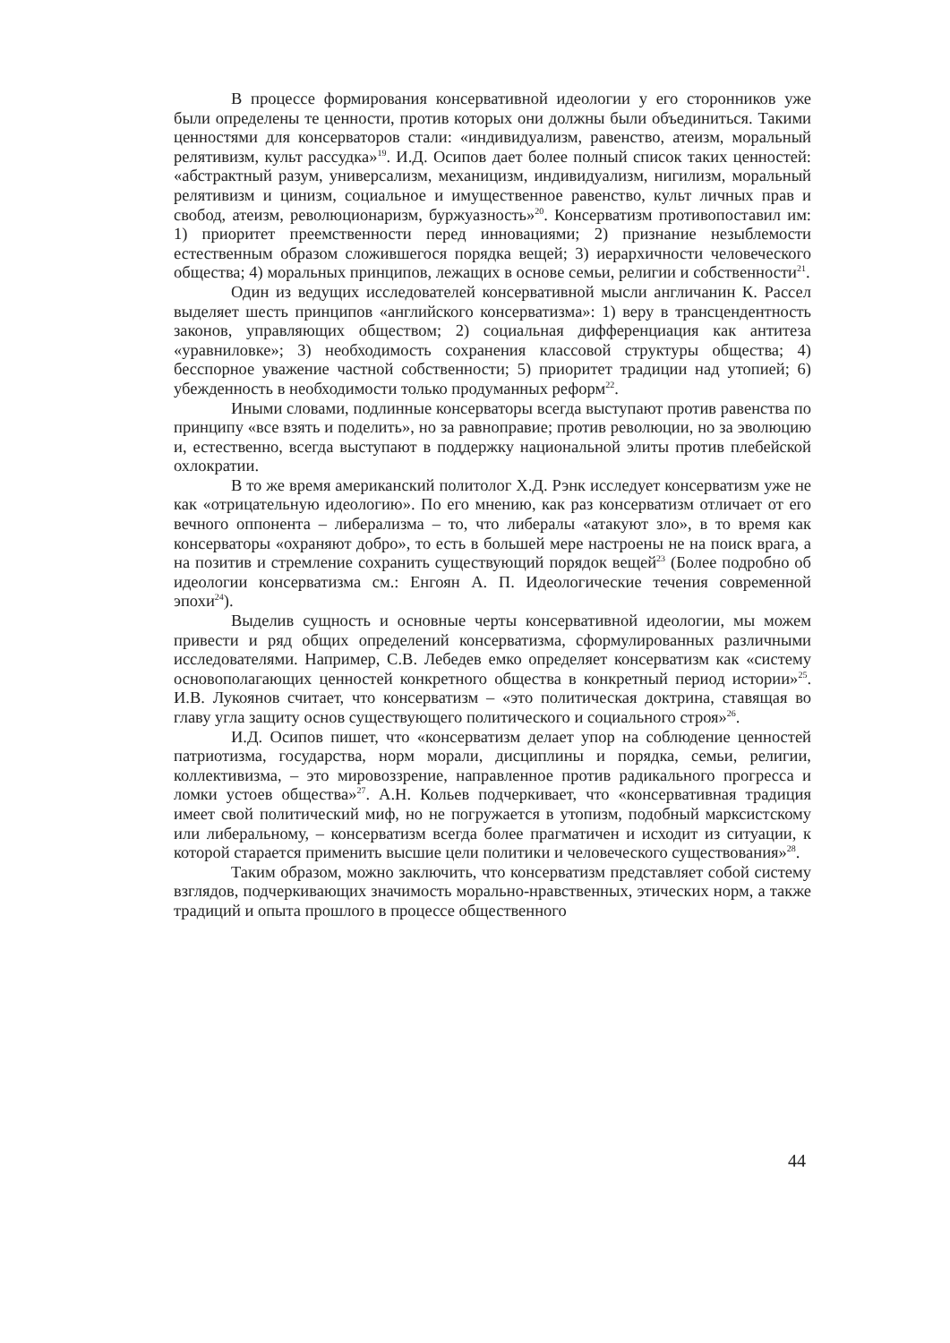В процессе формирования консервативной идеологии у его сторонников уже были определены те ценности, против которых они должны были объединиться. Такими ценностями для консерваторов стали: «индивидуализм, равенство, атеизм, моральный релятивизм, культ рассудка»<sup>19</sup>. И.Д. Осипов дает более полный список таких ценностей: «абстрактный разум, универсализм, механицизм, индивидуализм, нигилизм, моральный релятивизм и цинизм, социальное и имущественное равенство, культ личных прав и свобод, атеизм, революционаризм, буржуазность»<sup>20</sup>. Консерватизм противопоставил им: 1) приоритет преемственности перед инновациями; 2) признание незыблемости естественным образом сложившегося порядка вещей; 3) иерархичности человеческого общества; 4) моральных принципов, лежащих в основе семьи, религии и собственности<sup>21</sup>.
Один из ведущих исследователей консервативной мысли англичанин К. Рассел выделяет шесть принципов «английского консерватизма»: 1) веру в трансцендентность законов, управляющих обществом; 2) социальная дифференциация как антитеза «уравниловке»; 3) необходимость сохранения классовой структуры общества; 4) бесспорное уважение частной собственности; 5) приоритет традиции над утопией; 6) убежденность в необходимости только продуманных реформ<sup>22</sup>.
Иными словами, подлинные консерваторы всегда выступают против равенства по принципу «все взять и поделить», но за равноправие; против революции, но за эволюцию и, естественно, всегда выступают в поддержку национальной элиты против плебейской охлократии.
В то же время американский политолог Х.Д. Рэнк исследует консерватизм уже не как «отрицательную идеологию». По его мнению, как раз консерватизм отличает от его вечного оппонента – либерализма – то, что либералы «атакуют зло», в то время как консерваторы «охраняют добро», то есть в большей мере настроены не на поиск врага, а на позитив и стремление сохранить существующий порядок вещей<sup>23</sup> (Более подробно об идеологии консерватизма см.: Енгоян А. П. Идеологические течения современной эпохи<sup>24</sup>).
Выделив сущность и основные черты консервативной идеологии, мы можем привести и ряд общих определений консерватизма, сформулированных различными исследователями. Например, С.В. Лебедев емко определяет консерватизм как «систему основополагающих ценностей конкретного общества в конкретный период истории»<sup>25</sup>. И.В. Лукоянов считает, что консерватизм – «это политическая доктрина, ставящая во главу угла защиту основ существующего политического и социального строя»<sup>26</sup>.
И.Д. Осипов пишет, что «консерватизм делает упор на соблюдение ценностей патриотизма, государства, норм морали, дисциплины и порядка, семьи, религии, коллективизма, – это мировоззрение, направленное против радикального прогресса и ломки устоев общества»<sup>27</sup>. А.Н. Кольев подчеркивает, что «консервативная традиция имеет свой политический миф, но не погружается в утопизм, подобный марксистскому или либеральному, – консерватизм всегда более прагматичен и исходит из ситуации, к которой старается применить высшие цели политики и человеческого существования»<sup>28</sup>.
Таким образом, можно заключить, что консерватизм представляет собой систему взглядов, подчеркивающих значимость морально-нравственных, этических норм, а также традиций и опыта прошлого в процессе общественного
44